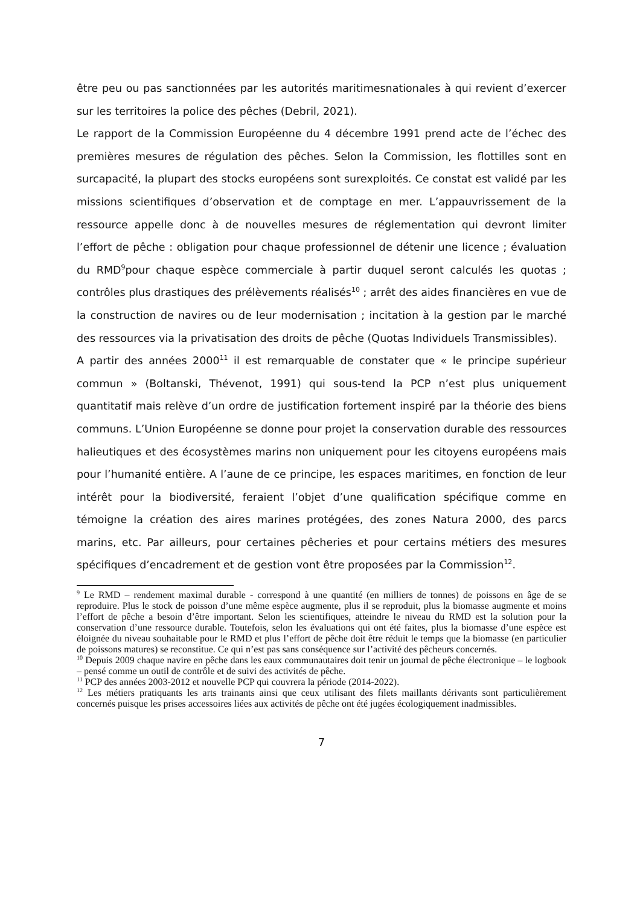être peu ou pas sanctionnées par les autorités maritimesnationales à qui revient d’exercer sur les territoires la police des pêches (Debril, 2021).
Le rapport de la Commission Européenne du 4 décembre 1991 prend acte de l’échec des premières mesures de régulation des pêches. Selon la Commission, les flottilles sont en surcapacité, la plupart des stocks européens sont surexploités. Ce constat est validé par les missions scientifiques d’observation et de comptage en mer. L’appauvrissement de la ressource appelle donc à de nouvelles mesures de réglementation qui devront limiter l’effort de pêche : obligation pour chaque professionnel de détenir une licence ; évaluation du RMD<sup>9</sup>pour chaque espèce commerciale à partir duquel seront calculés les quotas ; contrôles plus drastiques des prélèvements réalisés<sup>10</sup> ; arrêt des aides financières en vue de la construction de navires ou de leur modernisation ; incitation à la gestion par le marché des ressources via la privatisation des droits de pêche (Quotas Individuels Transmissibles).
A partir des années 2000<sup>11</sup> il est remarquable de constater que « le principe supérieur commun » (Boltanski, Thévenot, 1991) qui sous-tend la PCP n’est plus uniquement quantitatif mais relève d’un ordre de justification fortement inspiré par la théorie des biens communs. L’Union Européenne se donne pour projet la conservation durable des ressources halieutiques et des écosystèmes marins non uniquement pour les citoyens européens mais pour l’humanité entière. A l’aune de ce principe, les espaces maritimes, en fonction de leur intérêt pour la biodiversité, feraient l’objet d’une qualification spécifique comme en témoigne la création des aires marines protégées, des zones Natura 2000, des parcs marins, etc. Par ailleurs, pour certaines pêcheries et pour certains métiers des mesures spécifiques d’encadrement et de gestion vont être proposées par la Commission<sup>12</sup>.
<sup>9</sup> Le RMD – rendement maximal durable - correspond à une quantité (en milliers de tonnes) de poissons en âge de se reproduire. Plus le stock de poisson d’une même espèce augmente, plus il se reproduit, plus la biomasse augmente et moins l’effort de pêche a besoin d’être important. Selon les scientifiques, atteindre le niveau du RMD est la solution pour la conservation d’une ressource durable. Toutefois, selon les évaluations qui ont été faites, plus la biomasse d’une espèce est éloignée du niveau souhaitable pour le RMD et plus l’effort de pêche doit être réduit le temps que la biomasse (en particulier de poissons matures) se reconstitue. Ce qui n’est pas sans conséquence sur l’activité des pêcheurs concernés.
<sup>10</sup> Depuis 2009 chaque navire en pêche dans les eaux communautaires doit tenir un journal de pêche électronique – le logbook – pensé comme un outil de contrôle et de suivi des activités de pêche.
<sup>11</sup> PCP des années 2003-2012 et nouvelle PCP qui couvrera la période (2014-2022).
<sup>12</sup> Les métiers pratiquants les arts trainants ainsi que ceux utilisant des filets maillants dérivants sont particulièrement concernés puisque les prises accessoires liées aux activités de pêche ont été jugées écologiquement inadmissibles.
7